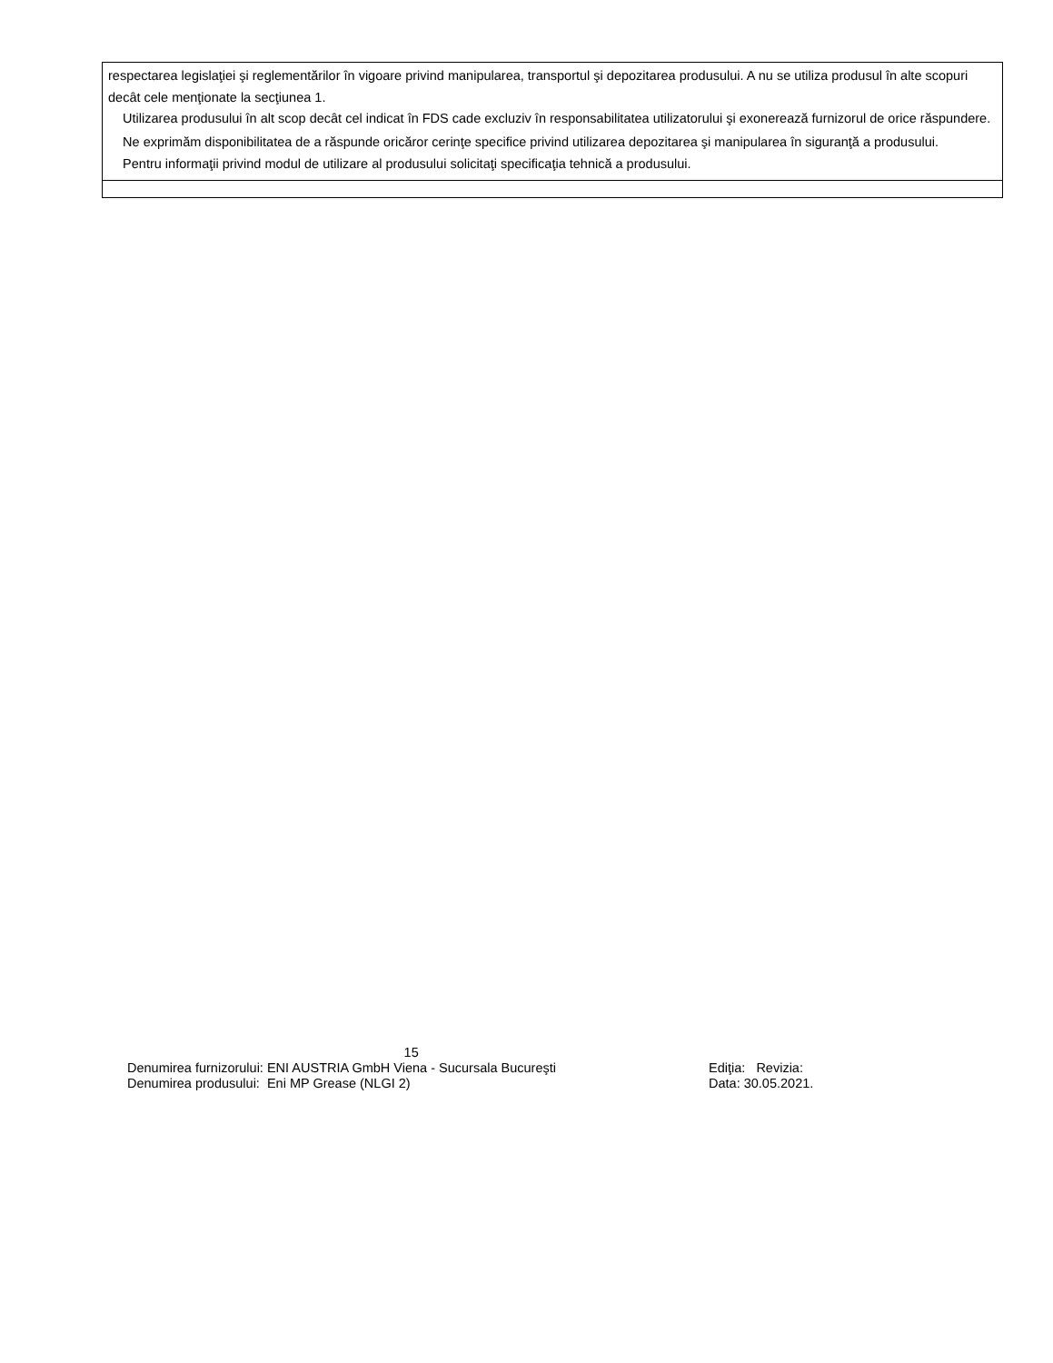respectarea legislaţiei şi reglementărilor în vigoare privind manipularea, transportul şi depozitarea produsului. A nu se utiliza produsul în alte scopuri decât cele menţionate la secţiunea 1.
Utilizarea produsului în alt scop decât cel indicat în FDS cade excluziv în responsabilitatea utilizatorului şi exonerează furnizorul de orice răspundere.
Ne exprimăm disponibilitatea de a răspunde oricăror cerinţe specifice privind utilizarea depozitarea şi manipularea în siguranţă a produsului.
Pentru informaţii privind modul de utilizare al produsului solicitaţi specificaţia tehnică a produsului.
15
Denumirea furnizorului: ENI AUSTRIA GmbH Viena - Sucursala Bucureşti Ediţia: Revizia:
Denumirea produsului: Eni MP Grease (NLGI 2) Data: 30.05.2021.